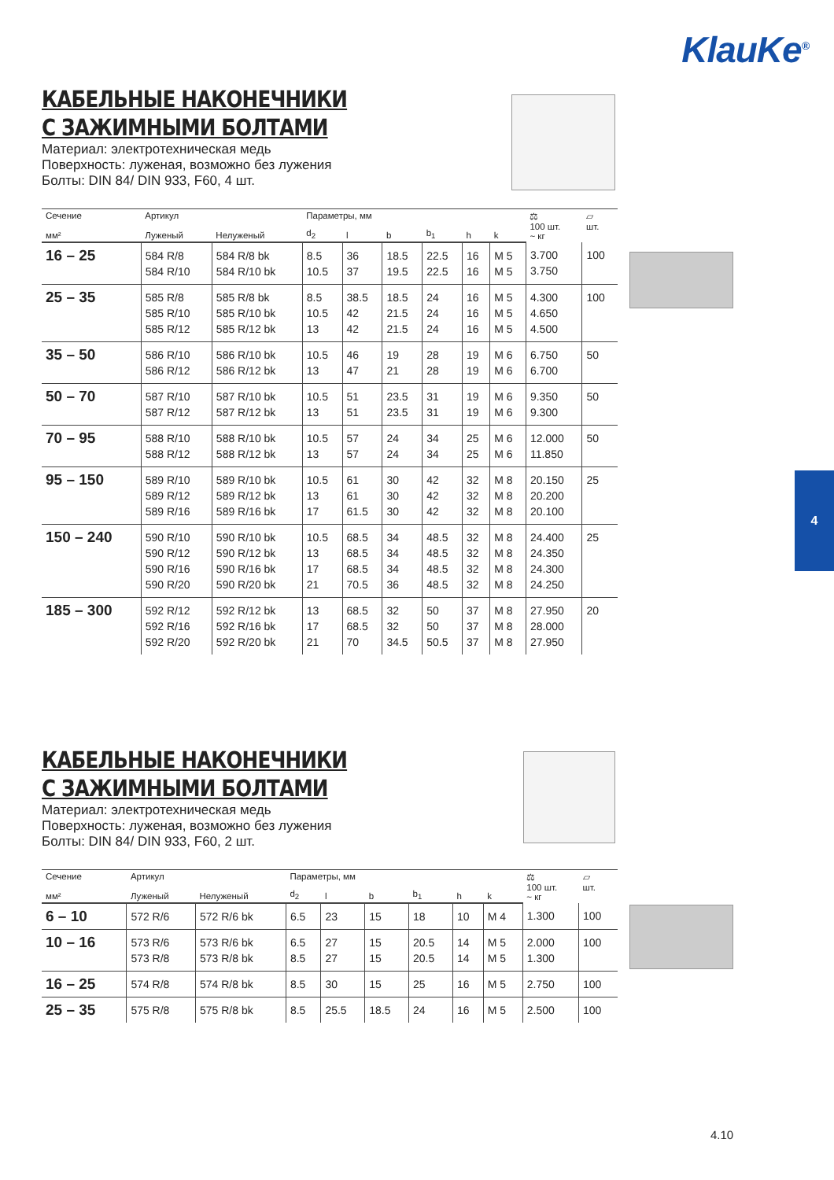KlauKe<sup>®</sup>
КАБЕЛЬНЫЕ НАКОНЕЧНИКИ
С ЗАЖИМНЫМИ БОЛТАМИ
Материал: электротехническая медь
Поверхность: луженая, возможно без лужения
Болты: DIN 84/ DIN 933, F60, 4 шт.
| Сечение | Артикул | | Параметры, мм | | | | | | ⚖ 100 шт. ~ кг | ▱ шт. |
| --- | --- | --- | --- | --- | --- | --- | --- | --- | --- | --- |
| мм² | Луженый | Нелуженый | d<sub>2</sub> | l | b | b<sub>1</sub> | h | k | | |
| 16 – 25 | 584 R/8 584 R/10 | 584 R/8 bk 584 R/10 bk | 8.5 10.5 | 36 37 | 18.5 19.5 | 22.5 22.5 | 16 16 | M 5 M 5 | 3.700 3.750 | 100 |
| 25 – 35 | 585 R/8 585 R/10 585 R/12 | 585 R/8 bk 585 R/10 bk 585 R/12 bk | 8.5 10.5 13 | 38.5 42 42 | 18.5 21.5 21.5 | 24 24 24 | 16 16 16 | M 5 M 5 M 5 | 4.300 4.650 4.500 | 100 |
| 35 – 50 | 586 R/10 586 R/12 | 586 R/10 bk 586 R/12 bk | 10.5 13 | 46 47 | 19 21 | 28 28 | 19 19 | M 6 M 6 | 6.750 6.700 | 50 |
| 50 – 70 | 587 R/10 587 R/12 | 587 R/10 bk 587 R/12 bk | 10.5 13 | 51 51 | 23.5 23.5 | 31 31 | 19 19 | M 6 M 6 | 9.350 9.300 | 50 |
| 70 – 95 | 588 R/10 588 R/12 | 588 R/10 bk 588 R/12 bk | 10.5 13 | 57 57 | 24 24 | 34 34 | 25 25 | M 6 M 6 | 12.000 11.850 | 50 |
| 95 – 150 | 589 R/10 589 R/12 589 R/16 | 589 R/10 bk 589 R/12 bk 589 R/16 bk | 10.5 13 17 | 61 61 61.5 | 30 30 30 | 42 42 42 | 32 32 32 | M 8 M 8 M 8 | 20.150 20.200 20.100 | 25 |
| 150 – 240 | 590 R/10 590 R/12 590 R/16 590 R/20 | 590 R/10 bk 590 R/12 bk 590 R/16 bk 590 R/20 bk | 10.5 13 17 21 | 68.5 68.5 68.5 70.5 | 34 34 34 36 | 48.5 48.5 48.5 48.5 | 32 32 32 32 | M 8 M 8 M 8 M 8 | 24.400 24.350 24.300 24.250 | 25 |
| 185 – 300 | 592 R/12 592 R/16 592 R/20 | 592 R/12 bk 592 R/16 bk 592 R/20 bk | 13 17 21 | 68.5 68.5 70 | 32 32 34.5 | 50 50 50.5 | 37 37 37 | M 8 M 8 M 8 | 27.950 28.000 27.950 | 20 |
4
КАБЕЛЬНЫЕ НАКОНЕЧНИКИ
С ЗАЖИМНЫМИ БОЛТАМИ
Материал: электротехническая медь
Поверхность: луженая, возможно без лужения
Болты: DIN 84/ DIN 933, F60, 2 шт.
| Сечение | Артикул | | Параметры, мм | | | | | | ⚖ 100 шт. ~ кг | ▱ шт. |
| --- | --- | --- | --- | --- | --- | --- | --- | --- | --- | --- |
| мм² | Луженый | Нелуженый | d<sub>2</sub> | l | b | b<sub>1</sub> | h | k | | |
| 6 – 10 | 572 R/6 | 572 R/6 bk | 6.5 | 23 | 15 | 18 | 10 | M 4 | 1.300 | 100 |
| 10 – 16 | 573 R/6 573 R/8 | 573 R/6 bk 573 R/8 bk | 6.5 8.5 | 27 27 | 15 15 | 20.5 20.5 | 14 14 | M 5 M 5 | 2.000 1.300 | 100 |
| 16 – 25 | 574 R/8 | 574 R/8 bk | 8.5 | 30 | 15 | 25 | 16 | M 5 | 2.750 | 100 |
| 25 – 35 | 575 R/8 | 575 R/8 bk | 8.5 | 25.5 | 18.5 | 24 | 16 | M 5 | 2.500 | 100 |
4.10